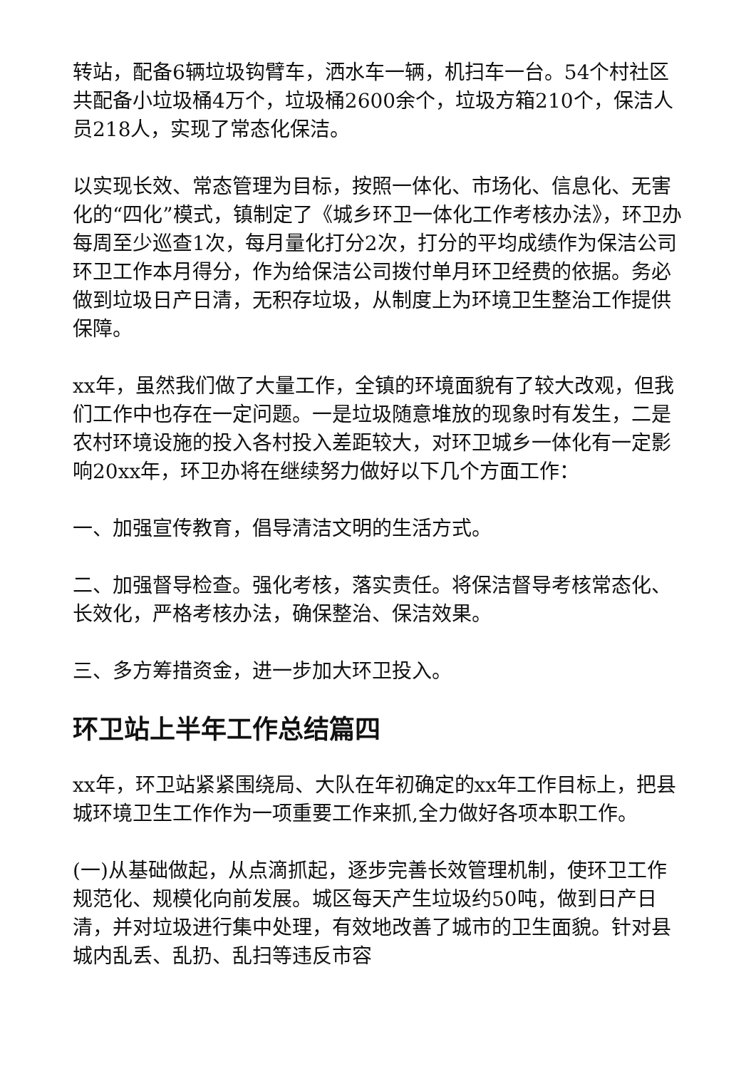转站，配备6辆垃圾钩臂车，洒水车一辆，机扫车一台。54个村社区共配备小垃圾桶4万个，垃圾桶2600余个，垃圾方箱210个，保洁人员218人，实现了常态化保洁。
以实现长效、常态管理为目标，按照一体化、市场化、信息化、无害化的“四化”模式，镇制定了《城乡环卫一体化工作考核办法》，环卫办每周至少巡查1次，每月量化打分2次，打分的平均成绩作为保洁公司环卫工作本月得分，作为给保洁公司拨付单月环卫经费的依据。务必做到垃圾日产日清，无积存垃圾，从制度上为环境卫生整治工作提供保障。
xx年，虽然我们做了大量工作，全镇的环境面貌有了较大改观，但我们工作中也存在一定问题。一是垃圾随意堆放的现象时有发生，二是农村环境设施的投入各村投入差距较大，对环卫城乡一体化有一定影响20xx年，环卫办将在继续努力做好以下几个方面工作：
一、加强宣传教育，倡导清洁文明的生活方式。
二、加强督导检查。强化考核，落实责任。将保洁督导考核常态化、长效化，严格考核办法，确保整治、保洁效果。
三、多方筹措资金，进一步加大环卫投入。
环卫站上半年工作总结篇四
xx年，环卫站紧紧围绕局、大队在年初确定的xx年工作目标上，把县城环境卫生工作作为一项重要工作来抓,全力做好各项本职工作。
(一)从基础做起，从点滴抓起，逐步完善长效管理机制，使环卫工作规范化、规模化向前发展。城区每天产生垃圾约50吨，做到日产日清，并对垃圾进行集中处理，有效地改善了城市的卫生面貌。针对县城内乱丢、乱扔、乱扫等违反市容